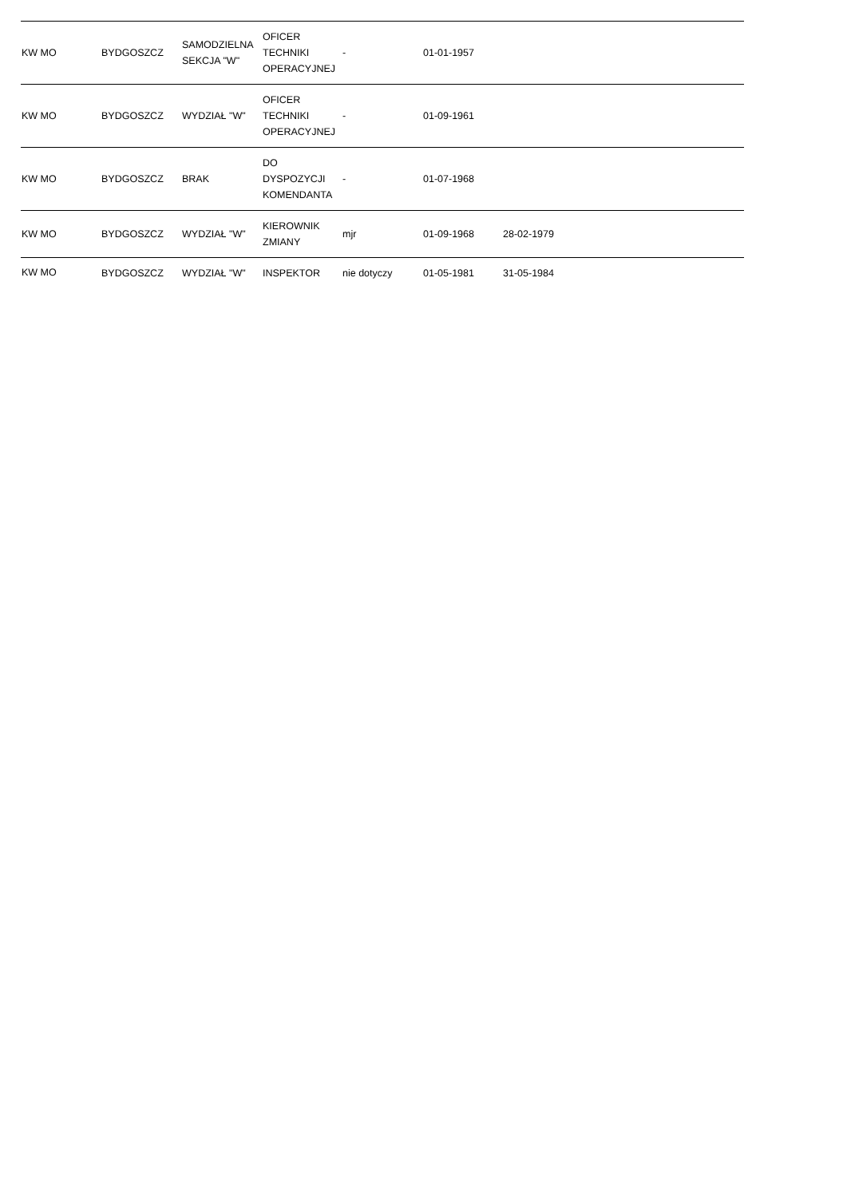| KW MO | BYDGOSZCZ | SAMODZIELNA SEKCJA "W" | OFICER TECHNIKI OPERACYJNEJ | - | 01-01-1957 | | | |
| KW MO | BYDGOSZCZ | WYDZIAŁ "W" | OFICER TECHNIKI OPERACYJNEJ | - | 01-09-1961 | | | |
| KW MO | BYDGOSZCZ | BRAK | DO DYSPOZYCJI KOMENDANTA | - | 01-07-1968 | | | |
| KW MO | BYDGOSZCZ | WYDZIAŁ "W" | KIEROWNIK ZMIANY | mjr | 01-09-1968 | 28-02-1979 | | |
| KW MO | BYDGOSZCZ | WYDZIAŁ "W" | INSPEKTOR | nie dotyczy | 01-05-1981 | 31-05-1984 | | |